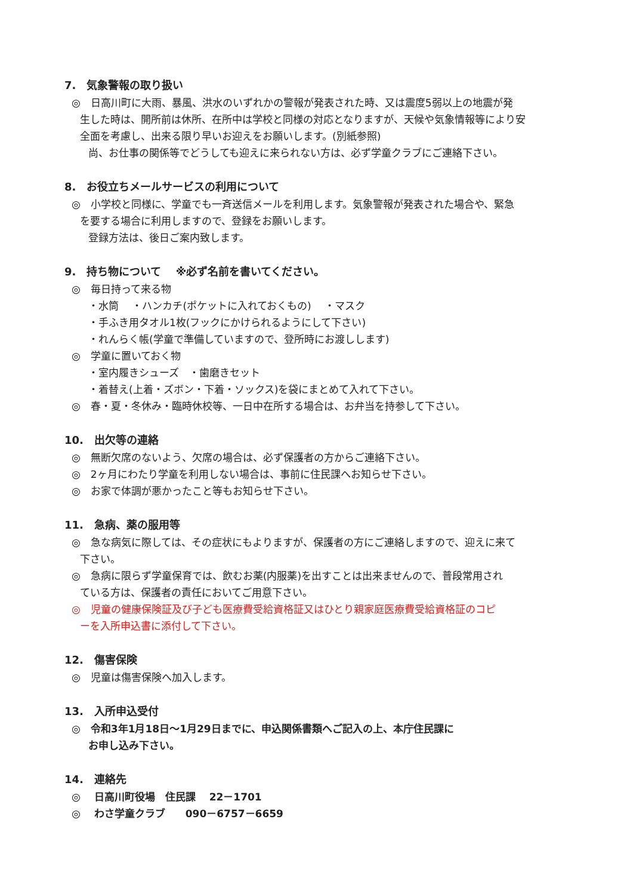7.　気象警報の取り扱い
◎　日高川町に大雨、暴風、洪水のいずれかの警報が発表された時、又は震度5弱以上の地震が発
生した時は、開所前は休所、在所中は学校と同様の対応となりますが、天候や気象情報等により安
全面を考慮し、出来る限り早いお迎えをお願いします。(別紙参照)
尚、お仕事の関係等でどうしても迎えに来られない方は、必ず学童クラブにご連絡下さい。
8.　お役立ちメールサービスの利用について
◎　小学校と同様に、学童でも一斉送信メールを利用します。気象警報が発表された場合や、緊急
を要する場合に利用しますので、登録をお願いします。
登録方法は、後日ご案内致します。
9.　持ち物について　 ※必ず名前を書いてください。
◎　毎日持って来る物
・水筒　 ・ハンカチ(ポケットに入れておくもの)　 ・マスク
・手ふき用タオル1枚(フックにかけられるようにして下さい)
・れんらく帳(学童で準備していますので、登所時にお渡しします)
◎　学童に置いておく物
・室内履きシューズ　・歯磨きセット
・着替え(上着・ズボン・下着・ソックス)を袋にまとめて入れて下さい。
◎　春・夏・冬休み・臨時休校等、一日中在所する場合は、お弁当を持参して下さい。
10.　出欠等の連絡
◎　無断欠席のないよう、欠席の場合は、必ず保護者の方からご連絡下さい。
◎　2ヶ月にわたり学童を利用しない場合は、事前に住民課へお知らせ下さい。
◎　お家で体調が悪かったこと等もお知らせ下さい。
11.　急病、薬の服用等
◎　急な病気に際しては、その症状にもよりますが、保護者の方にご連絡しますので、迎えに来て
下さい。
◎　急病に限らず学童保育では、飲むお薬(内服薬)を出すことは出来ませんので、普段常用され
ている方は、保護者の責任においてご用意下さい。
◎　児童の健康保険証及び子ども医療費受給資格証又はひとり親家庭医療費受給資格証のコピ
ーを入所申込書に添付して下さい。
12.　傷害保険
◎　児童は傷害保険へ加入します。
13.　入所申込受付
◎　令和3年1月18日～1月29日までに、申込関係書類へご記入の上、本庁住民課に
お申し込み下さい。
14.　連絡先
◎　 日高川町役場　住民課　 22－1701
◎　 わさ学童クラブ　　090－6757－6659